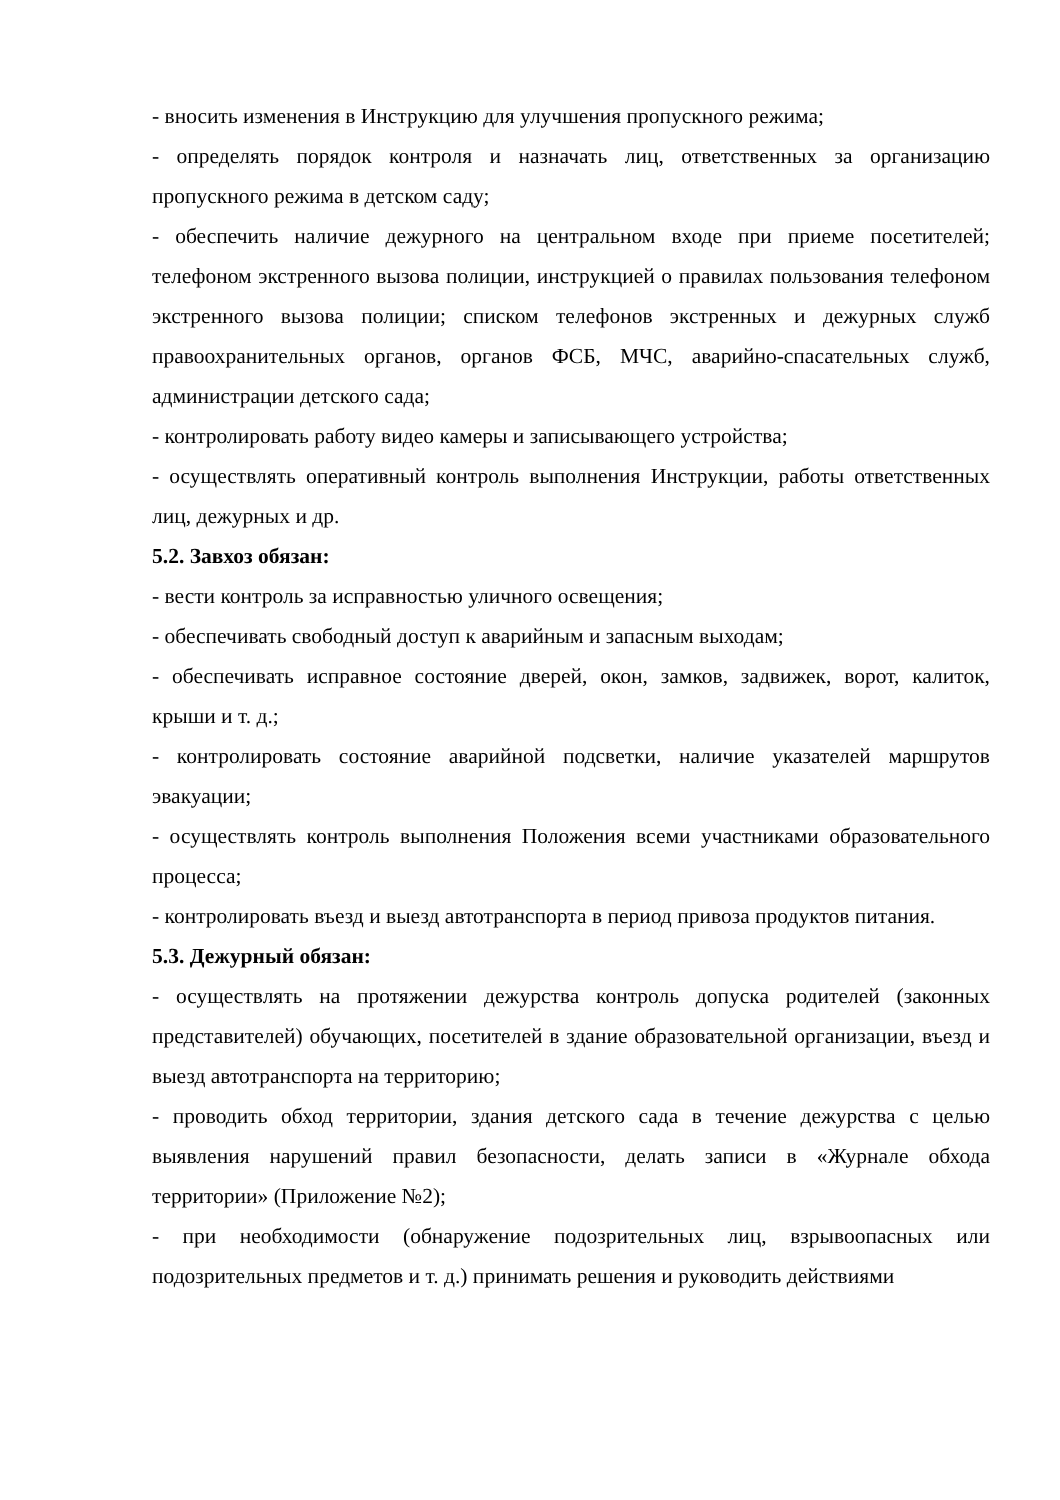- вносить изменения в Инструкцию для улучшения пропускного режима;
- определять порядок контроля и назначать лиц, ответственных за организацию пропускного режима в детском саду;
- обеспечить наличие дежурного на центральном входе при приеме посетителей; телефоном экстренного вызова полиции, инструкцией о правилах пользования телефоном экстренного вызова полиции; списком телефонов экстренных и дежурных служб правоохранительных органов, органов ФСБ, МЧС, аварийно-спасательных служб, администрации детского сада;
- контролировать работу видео камеры и записывающего устройства;
- осуществлять оперативный контроль выполнения Инструкции, работы ответственных лиц, дежурных и др.
5.2. Завхоз обязан:
- вести контроль за исправностью уличного освещения;
- обеспечивать свободный доступ к аварийным и запасным выходам;
- обеспечивать исправное состояние дверей, окон, замков, задвижек, ворот, калиток, крыши и т. д.;
- контролировать состояние аварийной подсветки, наличие указателей маршрутов эвакуации;
- осуществлять контроль выполнения Положения всеми участниками образовательного процесса;
- контролировать въезд и выезд автотранспорта в период привоза продуктов питания.
5.3. Дежурный обязан:
- осуществлять на протяжении дежурства контроль допуска родителей (законных представителей) обучающих, посетителей в здание образовательной организации, въезд и выезд автотранспорта на территорию;
- проводить обход территории, здания детского сада в течение дежурства с целью выявления нарушений правил безопасности, делать записи в «Журнале обхода территории» (Приложение №2);
- при необходимости (обнаружение подозрительных лиц, взрывоопасных или подозрительных предметов и т. д.) принимать решения и руководить действиями